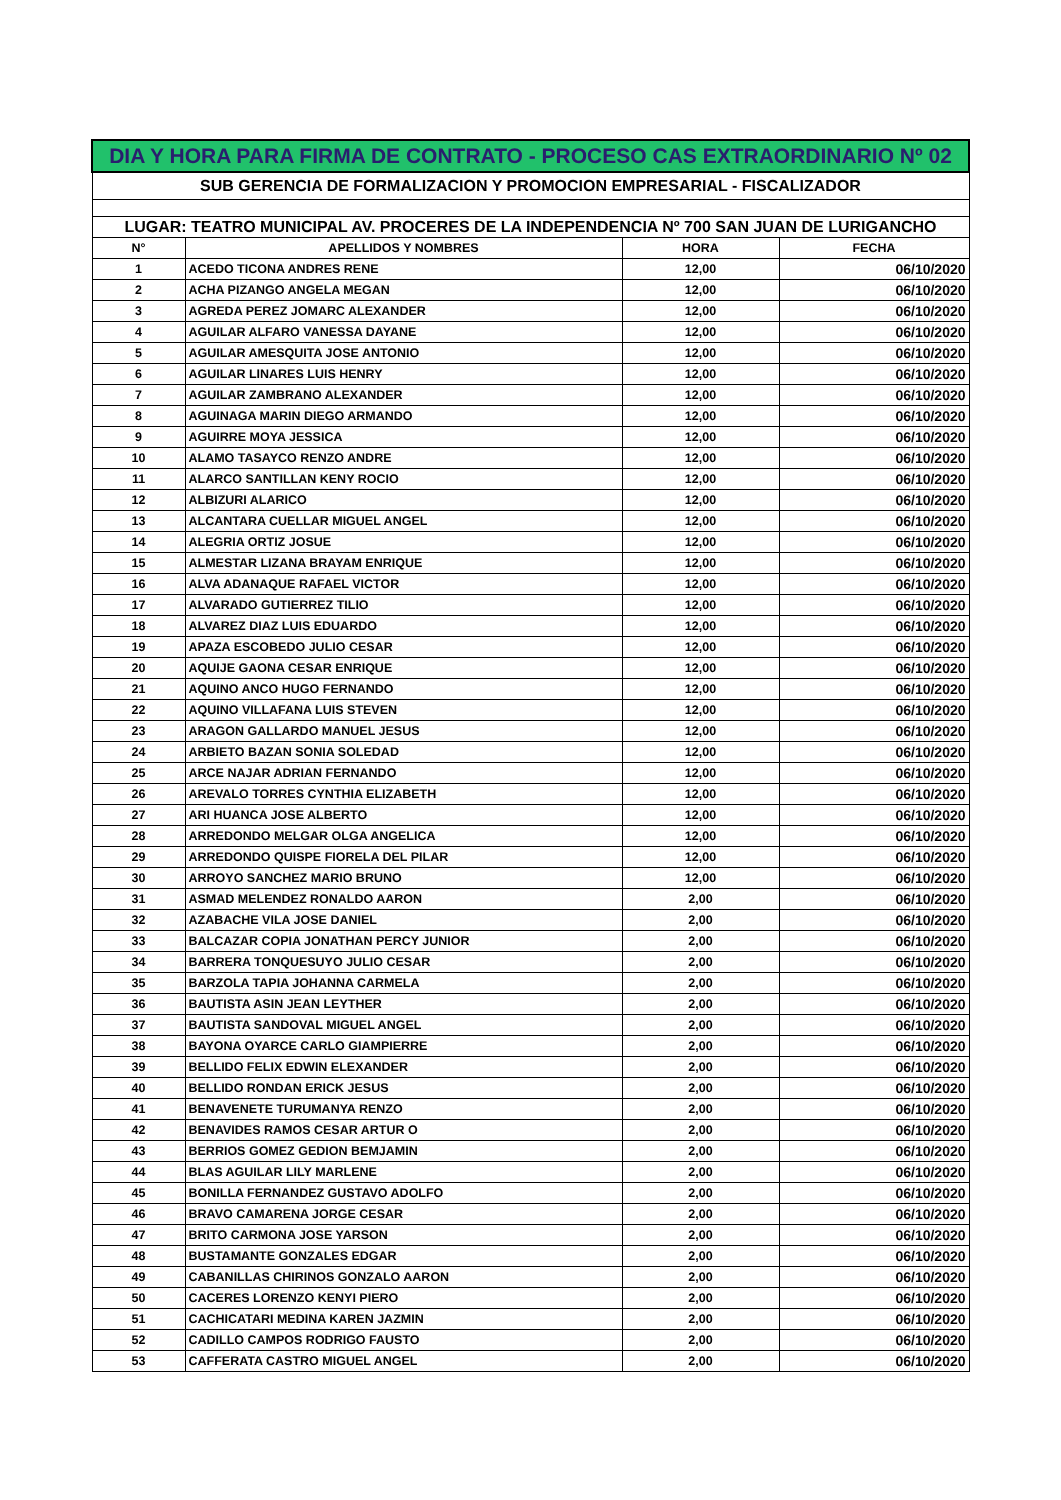| DIA Y HORA PARA FIRMA DE CONTRATO - PROCESO CAS EXTRAORDINARIO Nº 02 | | | |
| --- | --- | --- | --- |
| SUB GERENCIA DE FORMALIZACION Y PROMOCION EMPRESARIAL - FISCALIZADOR | | | |
| LUGAR: TEATRO MUNICIPAL AV. PROCERES DE LA INDEPENDENCIA Nº 700 SAN JUAN DE LURIGANCHO | | | |
| N° | APELLIDOS Y NOMBRES | HORA | FECHA |
| 1 | ACEDO TICONA ANDRES RENE | 12,00 | 06/10/2020 |
| 2 | ACHA PIZANGO ANGELA MEGAN | 12,00 | 06/10/2020 |
| 3 | AGREDA PEREZ JOMARC ALEXANDER | 12,00 | 06/10/2020 |
| 4 | AGUILAR ALFARO VANESSA DAYANE | 12,00 | 06/10/2020 |
| 5 | AGUILAR AMESQUITA JOSE ANTONIO | 12,00 | 06/10/2020 |
| 6 | AGUILAR LINARES LUIS HENRY | 12,00 | 06/10/2020 |
| 7 | AGUILAR ZAMBRANO ALEXANDER | 12,00 | 06/10/2020 |
| 8 | AGUINAGA MARIN DIEGO ARMANDO | 12,00 | 06/10/2020 |
| 9 | AGUIRRE MOYA JESSICA | 12,00 | 06/10/2020 |
| 10 | ALAMO TASAYCO RENZO ANDRE | 12,00 | 06/10/2020 |
| 11 | ALARCO SANTILLAN KENY ROCIO | 12,00 | 06/10/2020 |
| 12 | ALBIZURI ALARICO | 12,00 | 06/10/2020 |
| 13 | ALCANTARA CUELLAR MIGUEL ANGEL | 12,00 | 06/10/2020 |
| 14 | ALEGRIA ORTIZ JOSUE | 12,00 | 06/10/2020 |
| 15 | ALMESTAR LIZANA BRAYAM ENRIQUE | 12,00 | 06/10/2020 |
| 16 | ALVA ADANAQUE RAFAEL VICTOR | 12,00 | 06/10/2020 |
| 17 | ALVARADO GUTIERREZ TILIO | 12,00 | 06/10/2020 |
| 18 | ALVAREZ DIAZ LUIS EDUARDO | 12,00 | 06/10/2020 |
| 19 | APAZA ESCOBEDO JULIO CESAR | 12,00 | 06/10/2020 |
| 20 | AQUIJE GAONA CESAR ENRIQUE | 12,00 | 06/10/2020 |
| 21 | AQUINO ANCO HUGO FERNANDO | 12,00 | 06/10/2020 |
| 22 | AQUINO VILLAFANA LUIS STEVEN | 12,00 | 06/10/2020 |
| 23 | ARAGON GALLARDO MANUEL JESUS | 12,00 | 06/10/2020 |
| 24 | ARBIETO BAZAN SONIA SOLEDAD | 12,00 | 06/10/2020 |
| 25 | ARCE NAJAR ADRIAN FERNANDO | 12,00 | 06/10/2020 |
| 26 | AREVALO TORRES CYNTHIA ELIZABETH | 12,00 | 06/10/2020 |
| 27 | ARI HUANCA JOSE ALBERTO | 12,00 | 06/10/2020 |
| 28 | ARREDONDO MELGAR OLGA ANGELICA | 12,00 | 06/10/2020 |
| 29 | ARREDONDO QUISPE FIORELA DEL PILAR | 12,00 | 06/10/2020 |
| 30 | ARROYO SANCHEZ MARIO BRUNO | 12,00 | 06/10/2020 |
| 31 | ASMAD MELENDEZ RONALDO AARON | 2,00 | 06/10/2020 |
| 32 | AZABACHE VILA JOSE DANIEL | 2,00 | 06/10/2020 |
| 33 | BALCAZAR COPIA JONATHAN PERCY JUNIOR | 2,00 | 06/10/2020 |
| 34 | BARRERA TONQUESUYO JULIO CESAR | 2,00 | 06/10/2020 |
| 35 | BARZOLA TAPIA JOHANNA CARMELA | 2,00 | 06/10/2020 |
| 36 | BAUTISTA ASIN JEAN LEYTHER | 2,00 | 06/10/2020 |
| 37 | BAUTISTA SANDOVAL MIGUEL ANGEL | 2,00 | 06/10/2020 |
| 38 | BAYONA OYARCE CARLO GIAMPIERRE | 2,00 | 06/10/2020 |
| 39 | BELLIDO FELIX EDWIN ELEXANDER | 2,00 | 06/10/2020 |
| 40 | BELLIDO RONDAN ERICK JESUS | 2,00 | 06/10/2020 |
| 41 | BENAVENETE TURUMANYA RENZO | 2,00 | 06/10/2020 |
| 42 | BENAVIDES RAMOS CESAR ARTUR O | 2,00 | 06/10/2020 |
| 43 | BERRIOS GOMEZ GEDION BEMJAMIN | 2,00 | 06/10/2020 |
| 44 | BLAS AGUILAR LILY MARLENE | 2,00 | 06/10/2020 |
| 45 | BONILLA FERNANDEZ GUSTAVO ADOLFO | 2,00 | 06/10/2020 |
| 46 | BRAVO CAMARENA JORGE CESAR | 2,00 | 06/10/2020 |
| 47 | BRITO CARMONA JOSE YARSON | 2,00 | 06/10/2020 |
| 48 | BUSTAMANTE GONZALES EDGAR | 2,00 | 06/10/2020 |
| 49 | CABANILLAS CHIRINOS GONZALO AARON | 2,00 | 06/10/2020 |
| 50 | CACERES LORENZO KENYI PIERO | 2,00 | 06/10/2020 |
| 51 | CACHICATARI MEDINA KAREN JAZMIN | 2,00 | 06/10/2020 |
| 52 | CADILLO CAMPOS RODRIGO FAUSTO | 2,00 | 06/10/2020 |
| 53 | CAFFERATA CASTRO MIGUEL ANGEL | 2,00 | 06/10/2020 |